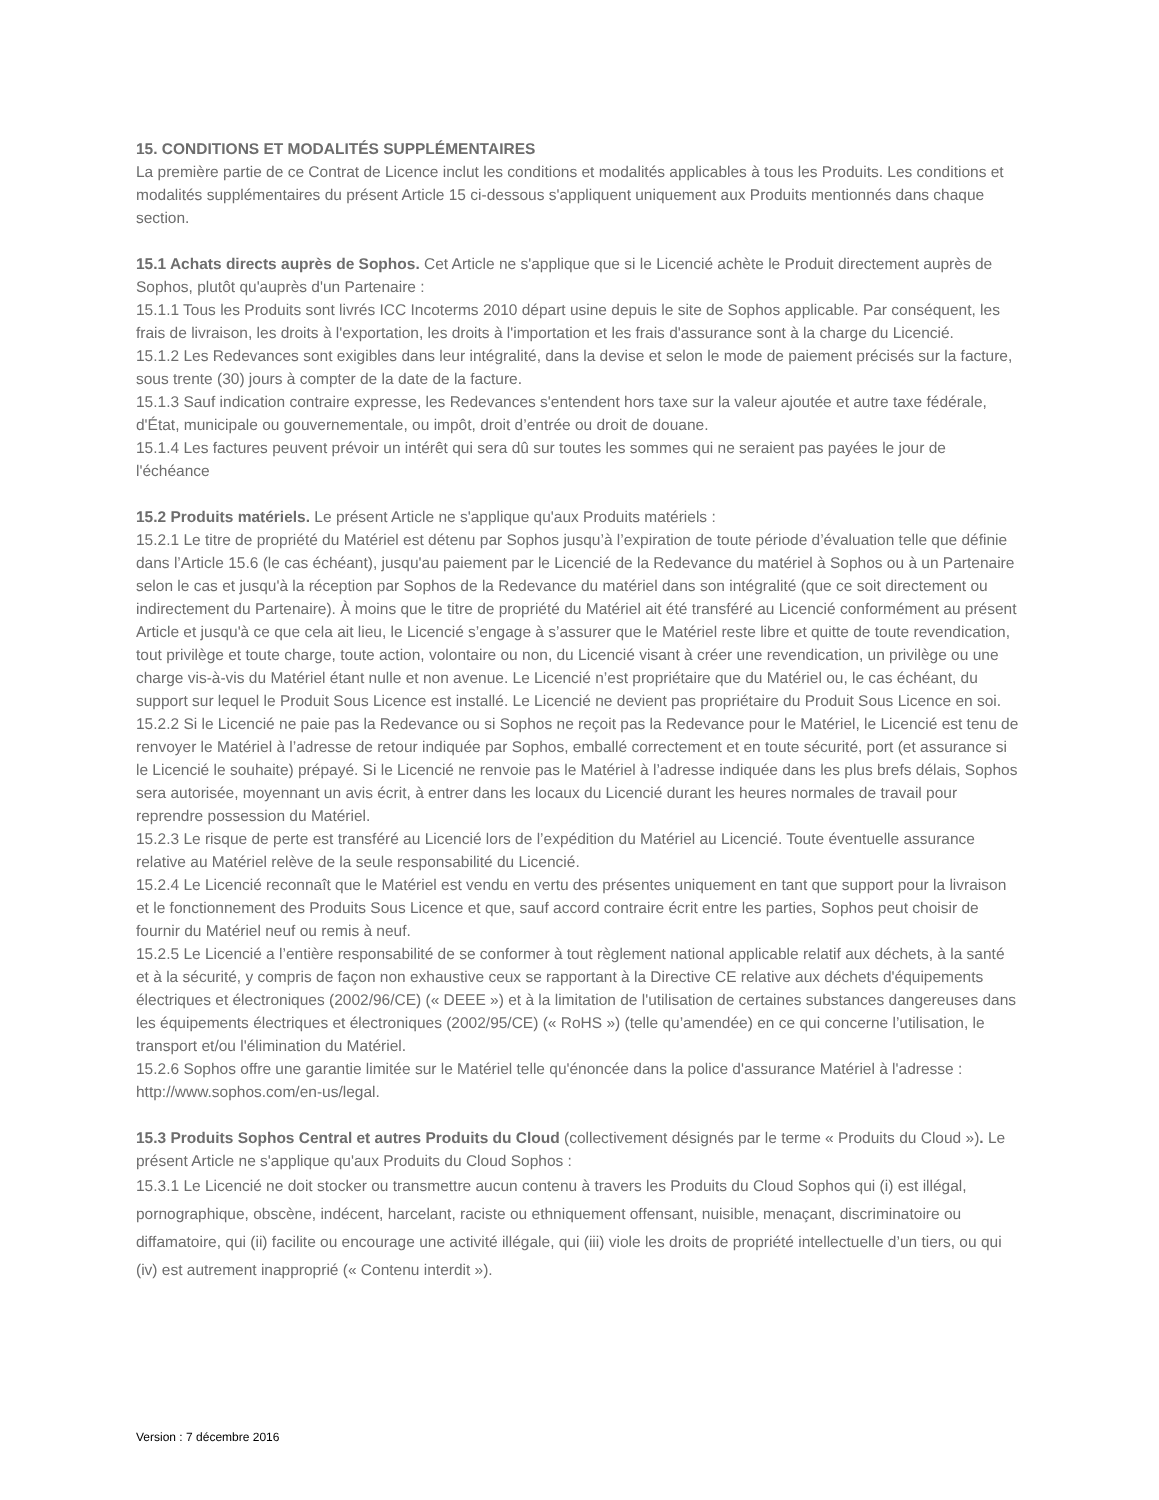15. CONDITIONS ET MODALITÉS SUPPLÉMENTAIRES
La première partie de ce Contrat de Licence inclut les conditions et modalités applicables à tous les Produits. Les conditions et modalités supplémentaires du présent Article 15 ci-dessous s'appliquent uniquement aux Produits mentionnés dans chaque section.
15.1 Achats directs auprès de Sophos. Cet Article ne s'applique que si le Licencié achète le Produit directement auprès de Sophos, plutôt qu'auprès d'un Partenaire :
15.1.1 Tous les Produits sont livrés ICC Incoterms 2010 départ usine depuis le site de Sophos applicable. Par conséquent, les frais de livraison, les droits à l'exportation, les droits à l'importation et les frais d'assurance sont à la charge du Licencié.
15.1.2 Les Redevances sont exigibles dans leur intégralité, dans la devise et selon le mode de paiement précisés sur la facture, sous trente (30) jours à compter de la date de la facture.
15.1.3 Sauf indication contraire expresse, les Redevances s'entendent hors taxe sur la valeur ajoutée et autre taxe fédérale, d'État, municipale ou gouvernementale, ou impôt, droit d’entrée ou droit de douane.
15.1.4 Les factures peuvent prévoir un intérêt qui sera dû sur toutes les sommes qui ne seraient pas payées le jour de l'échéance
15.2 Produits matériels. Le présent Article ne s'applique qu'aux Produits matériels :
15.2.1 Le titre de propriété du Matériel est détenu par Sophos jusqu’à l’expiration de toute période d’évaluation telle que définie dans l’Article 15.6 (le cas échéant), jusqu'au paiement par le Licencié de la Redevance du matériel à Sophos ou à un Partenaire selon le cas et jusqu'à la réception par Sophos de la Redevance du matériel dans son intégralité (que ce soit directement ou indirectement du Partenaire). À moins que le titre de propriété du Matériel ait été transféré au Licencié conformément au présent Article et jusqu'à ce que cela ait lieu, le Licencié s’engage à s’assurer que le Matériel reste libre et quitte de toute revendication, tout privilège et toute charge, toute action, volontaire ou non, du Licencié visant à créer une revendication, un privilège ou une charge vis-à-vis du Matériel étant nulle et non avenue. Le Licencié n’est propriétaire que du Matériel ou, le cas échéant, du support sur lequel le Produit Sous Licence est installé. Le Licencié ne devient pas propriétaire du Produit Sous Licence en soi.
15.2.2 Si le Licencié ne paie pas la Redevance ou si Sophos ne reçoit pas la Redevance pour le Matériel, le Licencié est tenu de renvoyer le Matériel à l’adresse de retour indiquée par Sophos, emballé correctement et en toute sécurité, port (et assurance si le Licencié le souhaite) prépayé. Si le Licencié ne renvoie pas le Matériel à l’adresse indiquée dans les plus brefs délais, Sophos sera autorisée, moyennant un avis écrit, à entrer dans les locaux du Licencié durant les heures normales de travail pour reprendre possession du Matériel.
15.2.3 Le risque de perte est transféré au Licencié lors de l’expédition du Matériel au Licencié. Toute éventuelle assurance relative au Matériel relève de la seule responsabilité du Licencié.
15.2.4 Le Licencié reconnaît que le Matériel est vendu en vertu des présentes uniquement en tant que support pour la livraison et le fonctionnement des Produits Sous Licence et que, sauf accord contraire écrit entre les parties, Sophos peut choisir de fournir du Matériel neuf ou remis à neuf.
15.2.5 Le Licencié a l’entière responsabilité de se conformer à tout règlement national applicable relatif aux déchets, à la santé et à la sécurité, y compris de façon non exhaustive ceux se rapportant à la Directive CE relative aux déchets d'équipements électriques et électroniques (2002/96/CE) (« DEEE ») et à la limitation de l'utilisation de certaines substances dangereuses dans les équipements électriques et électroniques (2002/95/CE) (« RoHS ») (telle qu’amendée) en ce qui concerne l’utilisation, le transport et/ou l'élimination du Matériel.
15.2.6 Sophos offre une garantie limitée sur le Matériel telle qu'énoncée dans la police d'assurance Matériel à l'adresse : http://www.sophos.com/en-us/legal.
15.3 Produits Sophos Central et autres Produits du Cloud (collectivement désignés par le terme « Produits du Cloud »). Le présent Article ne s'applique qu'aux Produits du Cloud Sophos :
15.3.1 Le Licencié ne doit stocker ou transmettre aucun contenu à travers les Produits du Cloud Sophos qui (i) est illégal, pornographique, obscène, indécent, harcelant, raciste ou ethniquement offensant, nuisible, menaçant, discriminatoire ou diffamatoire, qui (ii) facilite ou encourage une activité illégale, qui (iii) viole les droits de propriété intellectuelle d’un tiers, ou qui (iv) est autrement inapproprié (« Contenu interdit »).
Version : 7 décembre 2016